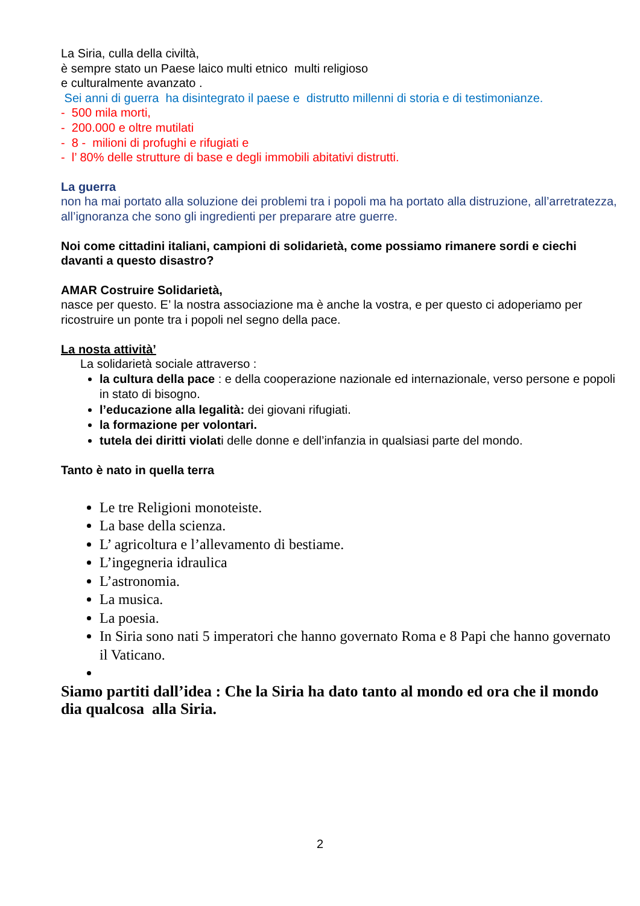La Siria, culla della civiltà,
è sempre stato un Paese laico multi etnico multi religioso
e culturalmente avanzato .
Sei anni di guerra ha disintegrato il paese e distrutto millenni di storia e di testimonianze.
- 500 mila morti,
- 200.000 e oltre mutilati
- 8 - milioni di profughi e rifugiati e
- l’ 80% delle strutture di base e degli immobili abitativi distrutti.
La guerra
non ha mai portato alla soluzione dei problemi tra i popoli ma ha portato alla distruzione, all’arretratezza, all’ignoranza che sono gli ingredienti per preparare atre guerre.
Noi come cittadini italiani, campioni di solidarietà, come possiamo rimanere sordi e ciechi davanti a questo disastro?
AMAR Costruire Solidarietà,
nasce per questo. E’ la nostra associazione ma è anche la vostra, e per questo ci adoperiamo per ricostruire un ponte tra i popoli nel segno della pace.
La nosta attività’
La solidarietà sociale attraverso :
la cultura della pace : e della cooperazione nazionale ed internazionale, verso persone e popoli in stato di bisogno.
l’educazione alla legalità: dei giovani rifugiati.
la formazione per volontari.
tutela dei diritti violati delle donne e dell’infanzia in qualsiasi parte del mondo.
Tanto è nato in quella terra
Le tre Religioni monoteiste.
La base della scienza.
L’ agricoltura e l’allevamento di bestiame.
L’ingegneria idraulica
L’astronomia.
La musica.
La poesia.
In Siria sono nati 5 imperatori che hanno governato Roma e 8 Papi che hanno governato il Vaticano.
Siamo partiti dall’idea : Che la Siria ha dato tanto al mondo ed ora che il mondo dia qualcosa alla Siria.
2